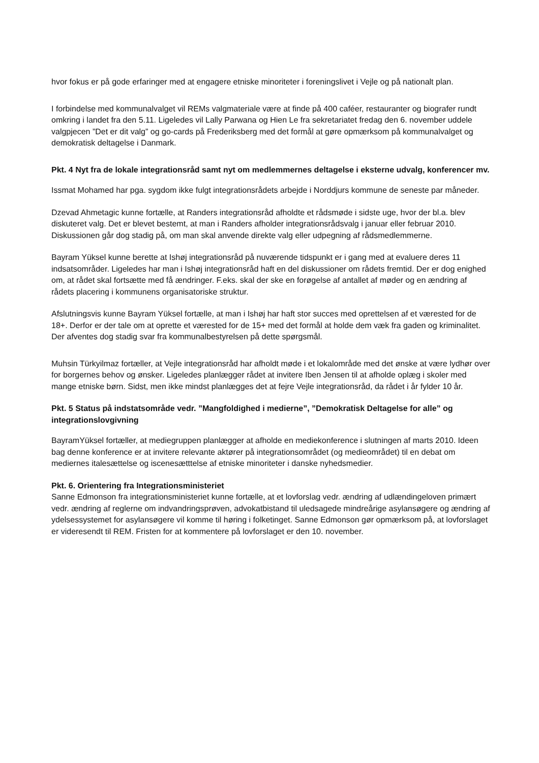hvor fokus er på gode erfaringer med at engagere etniske minoriteter i foreningslivet i Vejle og på nationalt plan.
I forbindelse med kommunalvalget vil REMs valgmateriale være at finde på 400 caféer, restauranter og biografer rundt omkring i landet fra den 5.11. Ligeledes vil Lally Parwana og Hien Le fra sekretariatet fredag den 6. november uddele valgpjecen ”Det er dit valg” og go-cards på Frederiksberg med det formål at gøre opmærksom på kommunalvalget og demokratisk deltagelse i Danmark.
Pkt. 4 Nyt fra de lokale integrationsråd samt nyt om medlemmernes deltagelse i eksterne udvalg, konferencer mv.
Issmat Mohamed har pga. sygdom ikke fulgt integrationsrådets arbejde i Norddjurs kommune de seneste par måneder.
Dzevad Ahmetagic kunne fortælle, at Randers integrationsråd afholdte et rådsmøde i sidste uge, hvor der bl.a. blev diskuteret valg. Det er blevet bestemt, at man i Randers afholder integrationsrådsvalg i januar eller februar 2010. Diskussionen går dog stadig på, om man skal anvende direkte valg eller udpegning af rådsmedlemmerne.
Bayram Yüksel kunne berette at Ishøj integrationsråd på nuværende tidspunkt er i gang med at evaluere deres 11 indsatsområder. Ligeledes har man i Ishøj integrationsråd haft en del diskussioner om rådets fremtid. Der er dog enighed om, at rådet skal fortsætte med få ændringer. F.eks. skal der ske en forøgelse af antallet af møder og en ændring af rådets placering i kommunens organisatoriske struktur.
Afslutningsvis kunne Bayram Yüksel fortælle, at man i Ishøj har haft stor succes med oprettelsen af et værested for de 18+. Derfor er der tale om at oprette et værested for de 15+ med det formål at holde dem væk fra gaden og kriminalitet. Der afventes dog stadig svar fra kommunalbestyrelsen på dette spørgsmål.
Muhsin Türkyilmaz fortæller, at Vejle integrationsråd har afholdt møde i et lokalområde med det ønske at være lydhør over for borgernes behov og ønsker. Ligeledes planlægger rådet at invitere Iben Jensen til at afholde oplæg i skoler med mange etniske børn. Sidst, men ikke mindst planlægges det at fejre Vejle integrationsråd, da rådet i år fylder 10 år.
Pkt. 5 Status på indstatsområde vedr. ”Mangfoldighed i medierne”, ”Demokratisk Deltagelse for alle” og integrationslovgivning
BayramYüksel fortæller, at mediegruppen planlægger at afholde en mediekonference i slutningen af marts 2010. Ideen bag denne konference er at invitere relevante aktører på integrationsområdet (og medieområdet) til en debat om mediernes italesættelse og iscenesætttelse af etniske minoriteter i danske nyhedsmedier.
Pkt. 6. Orientering fra Integrationsministeriet
Sanne Edmonson fra integrationsministeriet kunne fortælle, at et lovforslag vedr. ændring af udlændingeloven primært vedr. ændring af reglerne om indvandringsprøven, advokatbistand til uledsagede mindreårige asylansøgere og ændring af ydelsessystemet for asylansøgere vil komme til høring i folketinget. Sanne Edmonson gør opmærksom på, at lovforslaget er videresendt til REM. Fristen for at kommentere på lovforslaget er den 10. november.